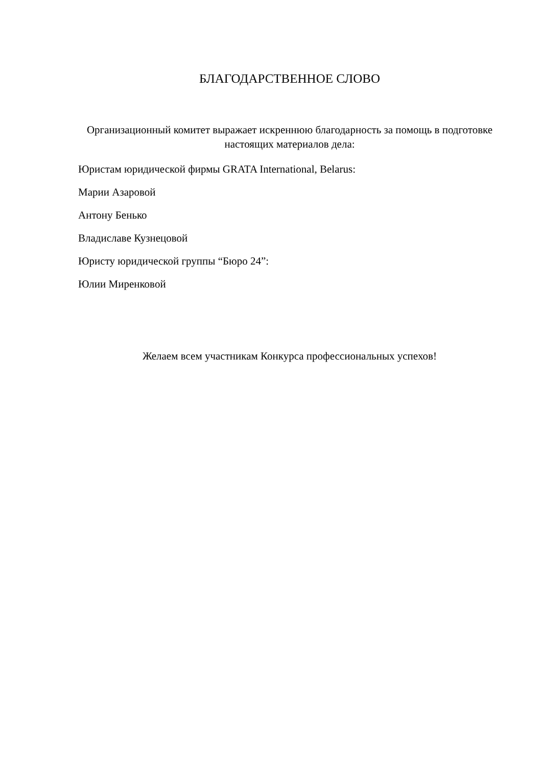БЛАГОДАРСТВЕННОЕ СЛОВО
Организационный комитет выражает искреннюю благодарность за помощь в подготовке настоящих материалов дела:
Юристам юридической фирмы GRATA International, Belarus:
Марии Азаровой
Антону Бенько
Владиславе Кузнецовой
Юристу юридической группы “Бюро 24”:
Юлии Миренковой
Желаем всем участникам Конкурса профессиональных успехов!